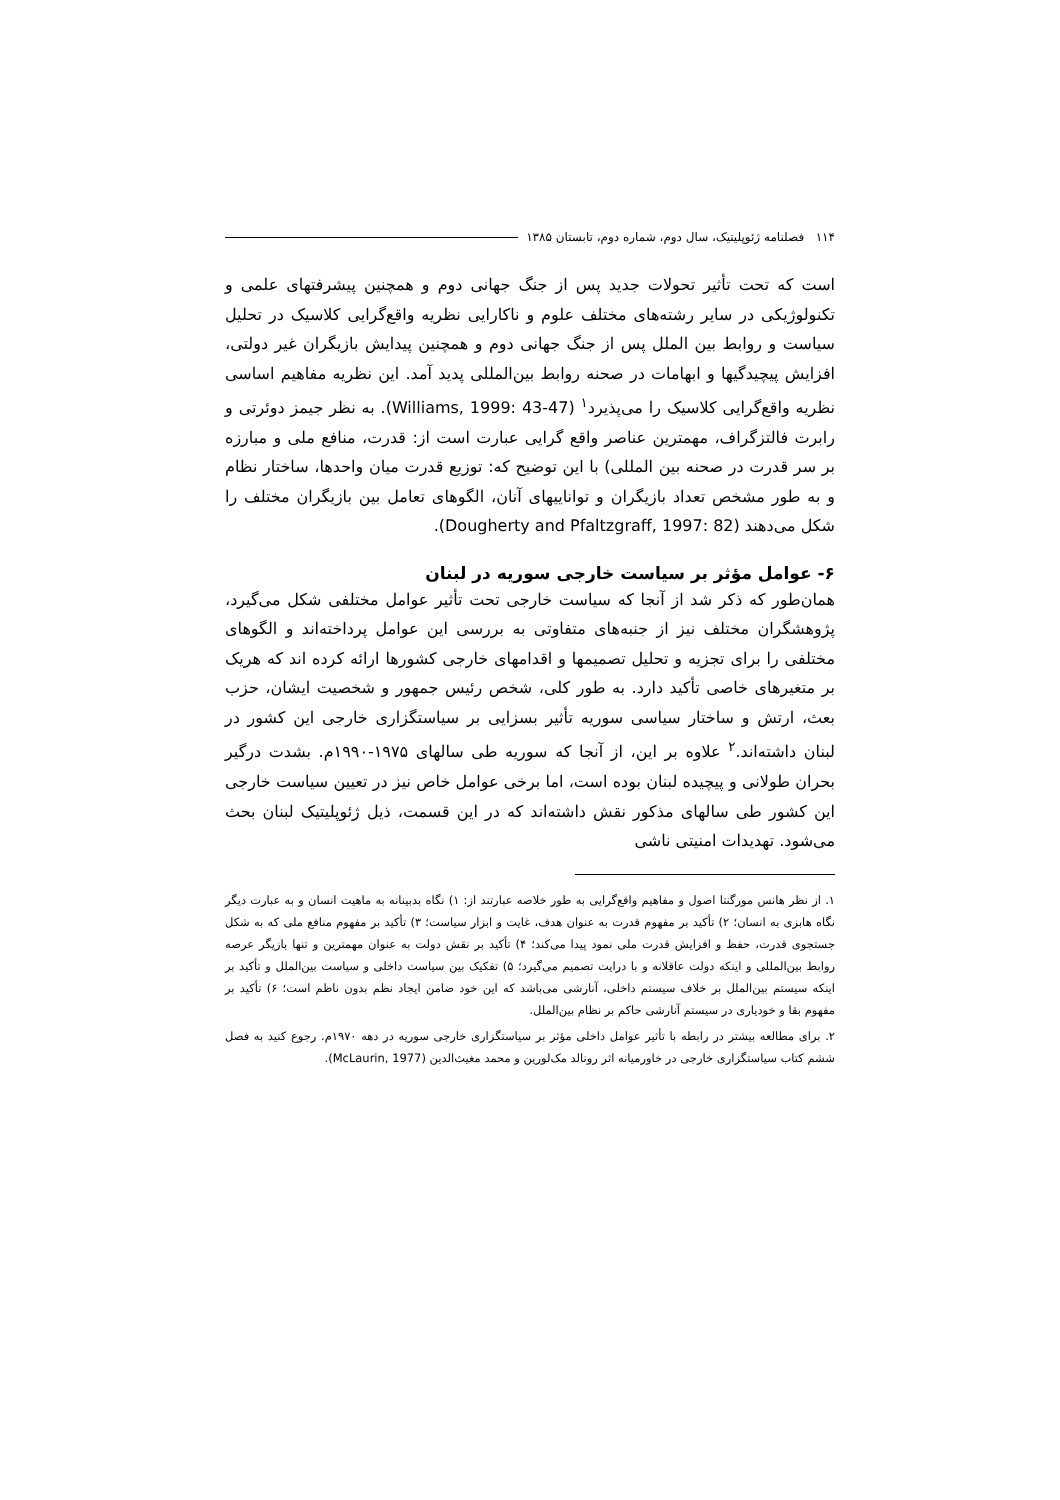۱۱۴ فصلنامه ژئوپلیتیک، سال دوم، شماره دوم، تابستان ۱۳۸۵
است که تحت تأثیر تحولات جدید پس از جنگ جهانی دوم و همچنین پیشرفتهای علمی و تکنولوژیکی در سایر رشته‌های مختلف علوم و ناکارایی نظریه واقع‌گرایی کلاسیک در تحلیل سیاست و روابط بین الملل پس از جنگ جهانی دوم و همچنین پیدایش بازیگران غیر دولتی، افزایش پیچیدگیها و ابهامات در صحنه روابط بین‌المللی پدید آمد. این نظریه مفاهیم اساسی نظریه واقع‌گرایی کلاسیک را می‌پذیرد<sup>۱</sup> (Williams, 1999: 43-47). به نظر جیمز دوئرتی و رابرت فالتزگراف، مهمترین عناصر واقع گرایی عبارت است از: قدرت، منافع ملی و مبارزه بر سر قدرت در صحنه بین المللی) با این توضیح که: توزیع قدرت میان واحدها، ساختار نظام و به طور مشخص تعداد بازیگران و تواناییهای آنان، الگوهای تعامل بین بازیگران مختلف را شکل می‌دهند (Dougherty and Pfaltzgraff, 1997: 82).
۶- عوامل مؤثر بر سیاست خارجی سوریه در لبنان
همان‌طور که ذکر شد از آنجا که سیاست خارجی تحت تأثیر عوامل مختلفی شکل می‌گیرد، پژوهشگران مختلف نیز از جنبه‌های متفاوتی به بررسی این عوامل پرداخته‌اند و الگوهای مختلفی را برای تجزیه و تحلیل تصمیمها و اقدامهای خارجی کشورها ارائه کرده اند که هریک بر متغیرهای خاصی تأکید دارد. به طور کلی، شخص رئیس جمهور و شخصیت ایشان، حزب بعث، ارتش و ساختار سیاسی سوریه تأثیر بسزایی بر سیاستگزاری خارجی این کشور در لبنان داشته‌اند.<sup>۲</sup> علاوه بر این، از آنجا که سوریه طی سالهای ۱۹۷۵-۱۹۹۰م. بشدت درگیر بحران طولانی و پیچیده لبنان بوده است، اما برخی عوامل خاص نیز در تعیین سیاست خارجی این کشور طی سالهای مذکور نقش داشته‌اند که در این قسمت، ذیل ژئوپلیتیک لبنان بحث می‌شود. تهدیدات امنیتی ناشی
۱. از نظر هانس مورگنتا اصول و مفاهیم واقع‌گرایی به طور خلاصه عبارتند از: ۱) نگاه بدبینانه به ماهیت انسان و به عبارت دیگر نگاه هابزی به انسان؛ ۲) تأکید بر مفهوم قدرت به عنوان هدف، غایت و ابزار سیاست؛ ۳) تأکید بر مفهوم منافع ملی که به شکل جستجوی قدرت، حفظ و افزایش قدرت ملی نمود پیدا می‌کند؛ ۴) تأکید بر نقش دولت به عنوان مهمترین و تنها بازیگر عرصه روابط بین‌المللی و اینکه دولت عاقلانه و با درایت تصمیم می‌گیرد؛ ۵) تفکیک بین سیاست داخلی و سیاست بین‌الملل و تأکید بر اینکه سیستم بین‌الملل بر خلاف سیستم داخلی، آنارشی می‌باشد که این خود ضامن ایجاد نظم بدون ناظم است؛ ۶) تأکید بر مفهوم بقا و خودیاری در سیستم آنارشی حاکم بر نظام بین‌الملل.
۲. برای مطالعه بیشتر در رابطه با تأثیر عوامل داخلی مؤثر بر سیاستگزاری خارجی سوریه در دهه ۱۹۷۰م. رجوع کنید به فصل ششم کتاب سیاستگزاری خارجی در خاورمیانه اثر رونالد مک‌لورین و محمد مغیث‌الدین (McLaurin, 1977).